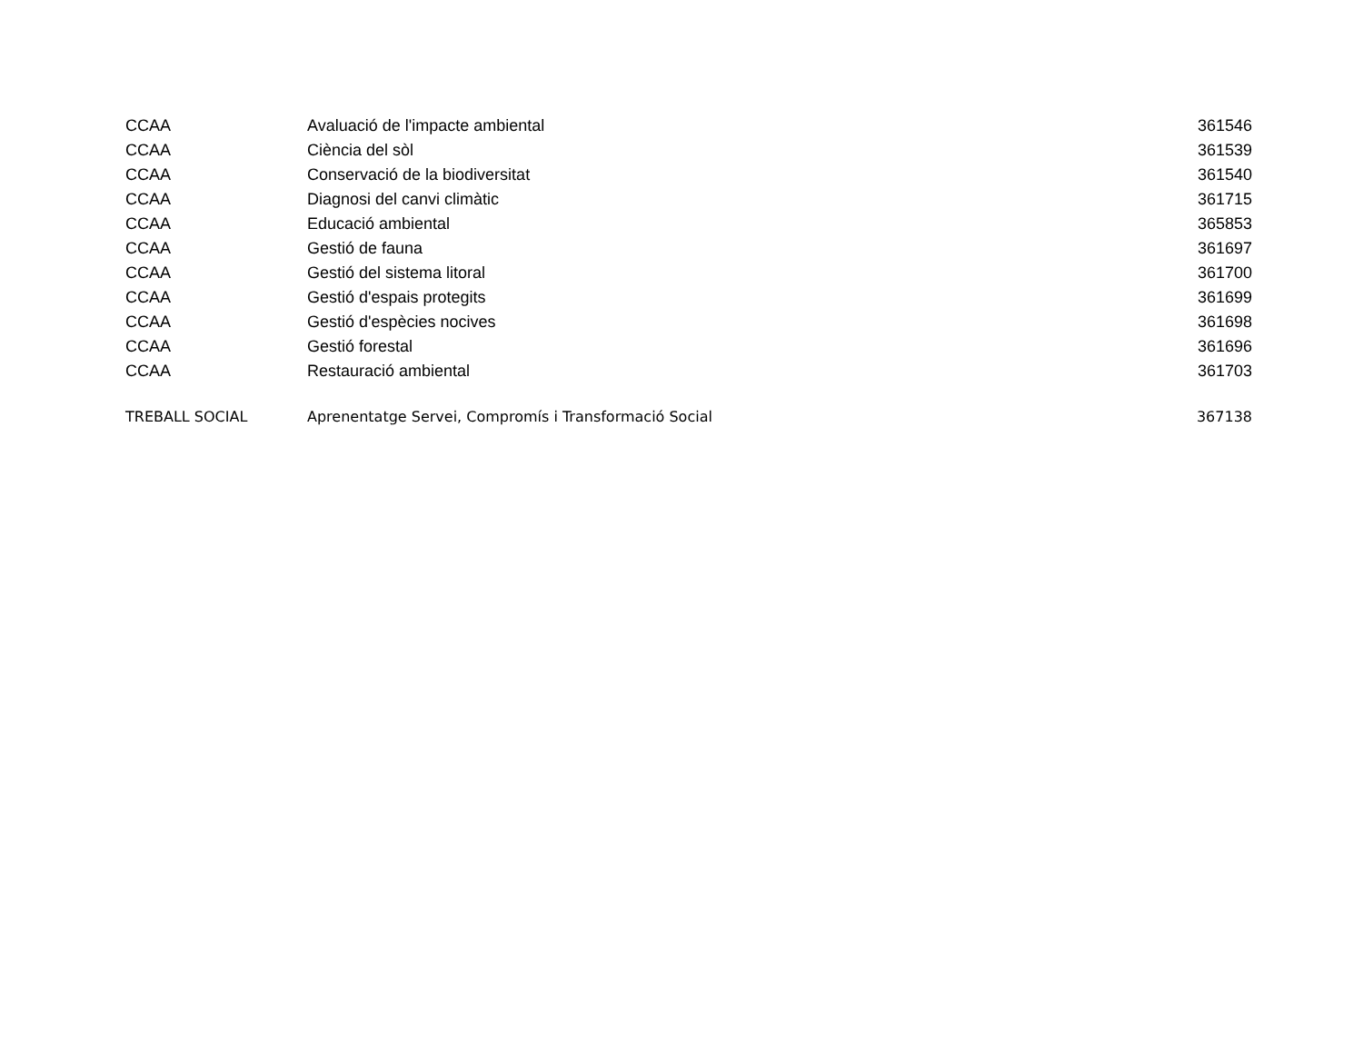| CCAA | Avaluació de l'impacte ambiental | 361546 |
| CCAA | Ciència del sòl | 361539 |
| CCAA | Conservació de la biodiversitat | 361540 |
| CCAA | Diagnosi del canvi climàtic | 361715 |
| CCAA | Educació ambiental | 365853 |
| CCAA | Gestió de fauna | 361697 |
| CCAA | Gestió del sistema litoral | 361700 |
| CCAA | Gestió d'espais protegits | 361699 |
| CCAA | Gestió d'espècies nocives | 361698 |
| CCAA | Gestió forestal | 361696 |
| CCAA | Restauració ambiental | 361703 |
| TREBALL SOCIAL | Aprenentatge Servei, Compromís i Transformació Social | 367138 |